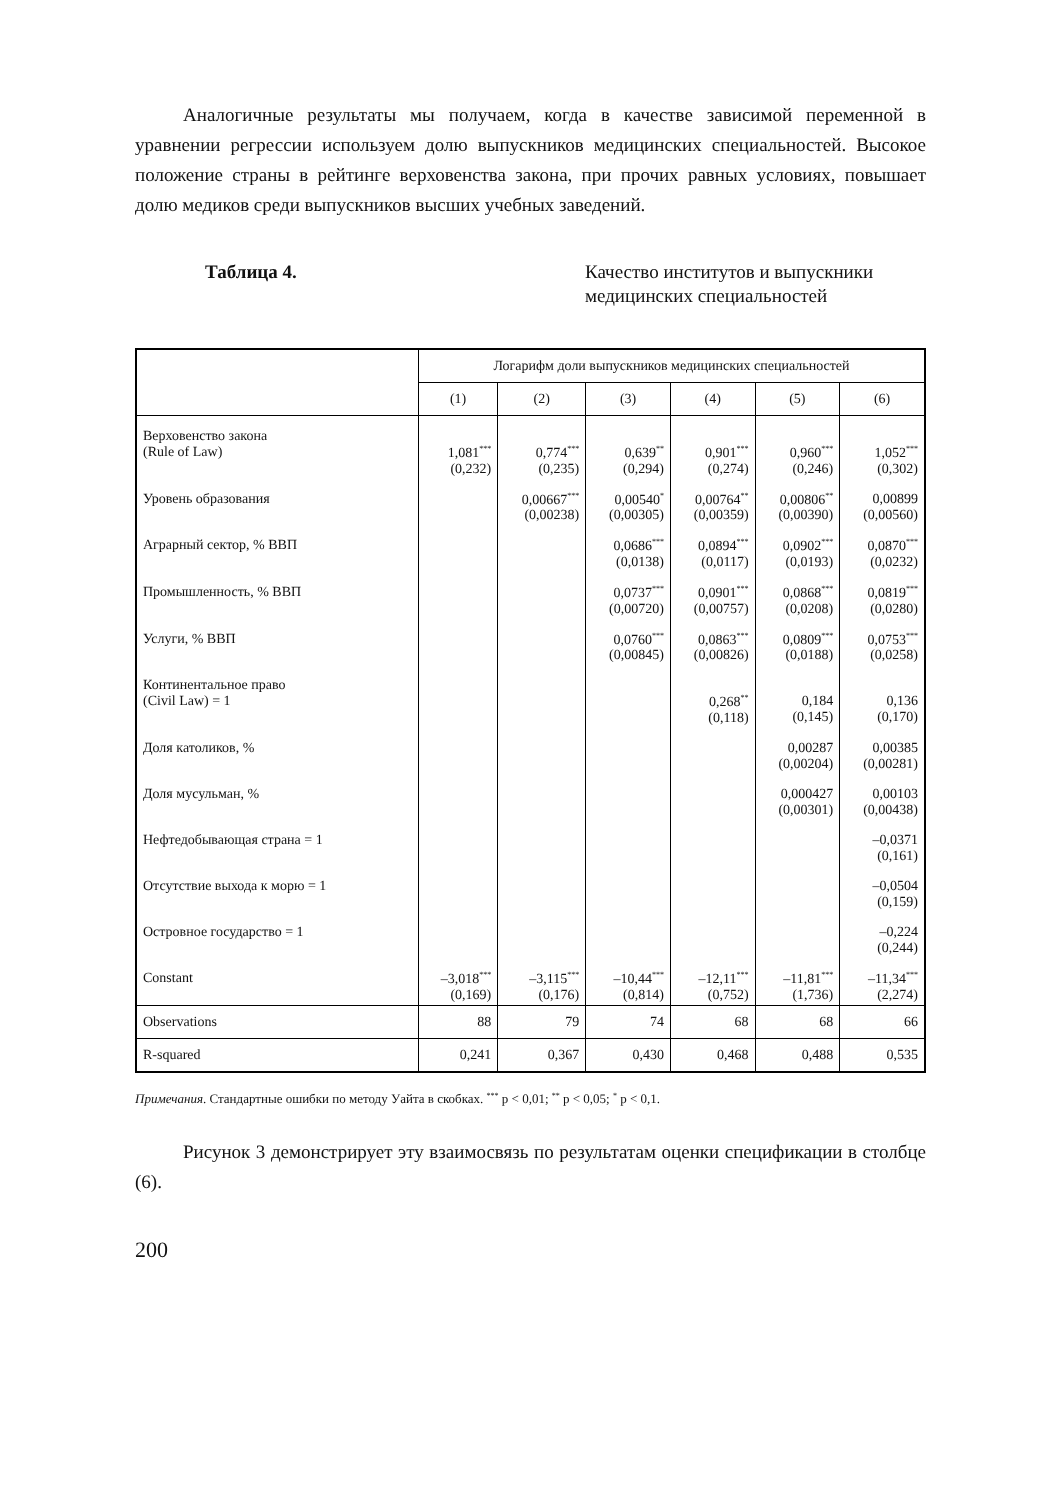Аналогичные результаты мы получаем, когда в качестве зависимой переменной в уравнении регрессии используем долю выпускников медицинских специальностей. Высокое положение страны в рейтинге верховенства закона, при прочих равных условиях, повышает долю медиков среди выпускников высших учебных заведений.
Таблица 4. Качество институтов и выпускники
медицинских специальностей
| | Логарифм доли выпускников медицинских специальностей | | | | | |
| --- | --- | --- | --- | --- | --- | --- |
| | (1) | (2) | (3) | (4) | (5) | (6) |
| Верховенство закона (Rule of Law) | 1,081<sup>***</sup> (0,232) | 0,774<sup>***</sup> (0,235) | 0,639<sup>**</sup> (0,294) | 0,901<sup>***</sup> (0,274) | 0,960<sup>***</sup> (0,246) | 1,052<sup>***</sup> (0,302) |
| Уровень образования | | 0,00667<sup>***</sup> (0,00238) | 0,00540<sup>*</sup> (0,00305) | 0,00764<sup>**</sup> (0,00359) | 0,00806<sup>**</sup> (0,00390) | 0,00899 (0,00560) |
| Аграрный сектор, % ВВП | | | 0,0686<sup>***</sup> (0,0138) | 0,0894<sup>***</sup> (0,0117) | 0,0902<sup>***</sup> (0,0193) | 0,0870<sup>***</sup> (0,0232) |
| Промышленность, % ВВП | | | 0,0737<sup>***</sup> (0,00720) | 0,0901<sup>***</sup> (0,00757) | 0,0868<sup>***</sup> (0,0208) | 0,0819<sup>***</sup> (0,0280) |
| Услуги, % ВВП | | | 0,0760<sup>***</sup> (0,00845) | 0,0863<sup>***</sup> (0,00826) | 0,0809<sup>***</sup> (0,0188) | 0,0753<sup>***</sup> (0,0258) |
| Континентальное право (Civil Law) = 1 | | | | 0,268<sup>**</sup> (0,118) | 0,184 (0,145) | 0,136 (0,170) |
| Доля католиков, % | | | | | 0,00287 (0,00204) | 0,00385 (0,00281) |
| Доля мусульман, % | | | | | 0,000427 (0,00301) | 0,00103 (0,00438) |
| Нефтедобывающая страна = 1 | | | | | | –0,0371 (0,161) |
| Отсутствие выхода к морю = 1 | | | | | | –0,0504 (0,159) |
| Островное государство = 1 | | | | | | –0,224 (0,244) |
| Constant | –3,018<sup>***</sup> (0,169) | –3,115<sup>***</sup> (0,176) | –10,44<sup>***</sup> (0,814) | –12,11<sup>***</sup> (0,752) | –11,81<sup>***</sup> (1,736) | –11,34<sup>***</sup> (2,274) |
| Observations | 88 | 79 | 74 | 68 | 68 | 66 |
| R-squared | 0,241 | 0,367 | 0,430 | 0,468 | 0,488 | 0,535 |
Примечания. Стандартные ошибки по методу Уайта в скобках. <sup>***</sup> p < 0,01; <sup>**</sup> p < 0,05; <sup>*</sup> p < 0,1.
Рисунок 3 демонстрирует эту взаимосвязь по результатам оценки спецификации в столбце (6).
200